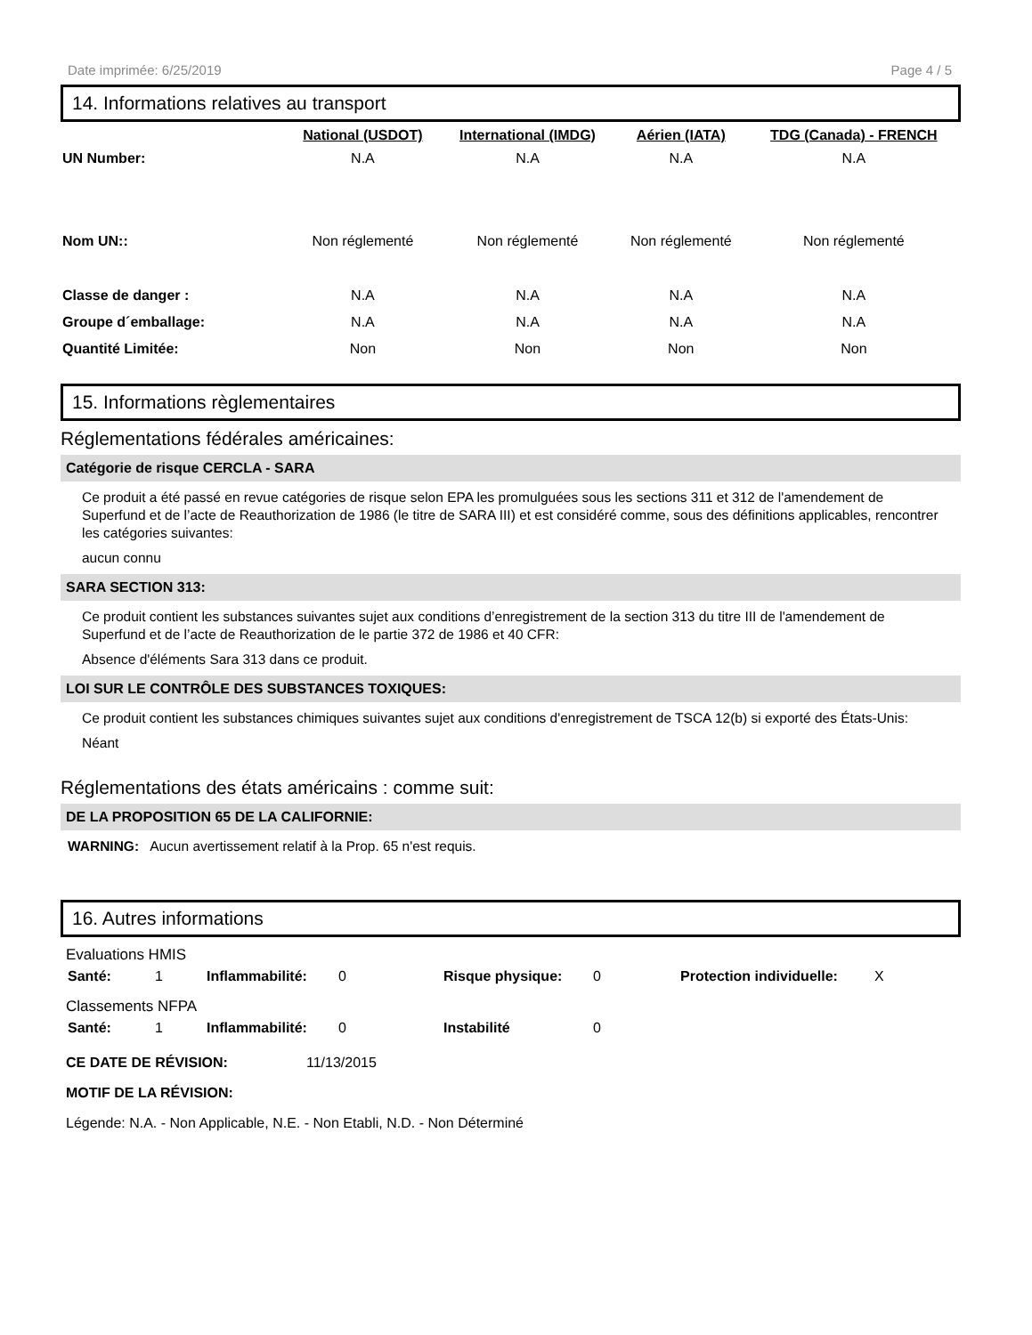Date imprimée: 6/25/2019 Page 4 / 5
14. Informations relatives au transport
| | National (USDOT) | International (IMDG) | Aérien (IATA) | TDG (Canada) - FRENCH |
| --- | --- | --- | --- | --- |
| UN Number: | N.A | N.A | N.A | N.A |
| Nom UN:: | Non réglementé | Non réglementé | Non réglementé | Non réglementé |
| Classe de danger : | N.A | N.A | N.A | N.A |
| Groupe d´emballage: | N.A | N.A | N.A | N.A |
| Quantité Limitée: | Non | Non | Non | Non |
15. Informations règlementaires
Réglementations fédérales américaines:
Catégorie de risque CERCLA - SARA
Ce produit a été passé en revue catégories de risque selon EPA les promulguées sous les sections 311 et 312 de l'amendement de Superfund et de l’acte de Reauthorization de 1986 (le titre de SARA III) et est considéré comme, sous des définitions applicables, rencontrer les catégories suivantes:
aucun connu
SARA SECTION 313:
Ce produit contient les substances suivantes sujet aux conditions d’enregistrement de la section 313 du titre III de l'amendement de Superfund et de l’acte de Reauthorization de le partie 372 de 1986 et 40 CFR:
Absence d'éléments Sara 313 dans ce produit.
LOI SUR LE CONTRÔLE DES SUBSTANCES TOXIQUES:
Ce produit contient les substances chimiques suivantes sujet aux conditions d'enregistrement de TSCA 12(b) si exporté des États-Unis:
Néant
Réglementations des états américains : comme suit:
DE LA PROPOSITION 65 DE LA CALIFORNIE:
WARNING: Aucun avertissement relatif à la Prop. 65 n'est requis.
16. Autres informations
Evaluations HMIS
| Santé: | 1 | Inflammabilité: | 0 | Risque physique: | 0 | Protection individuelle: | X |
Classements NFPA
| Santé: | 1 | Inflammabilité: | 0 | Instabilité | 0 |
CE DATE DE RÉVISION: 11/13/2015
MOTIF DE LA RÉVISION:
Légende: N.A. - Non Applicable, N.E. - Non Etabli, N.D. - Non Déterminé